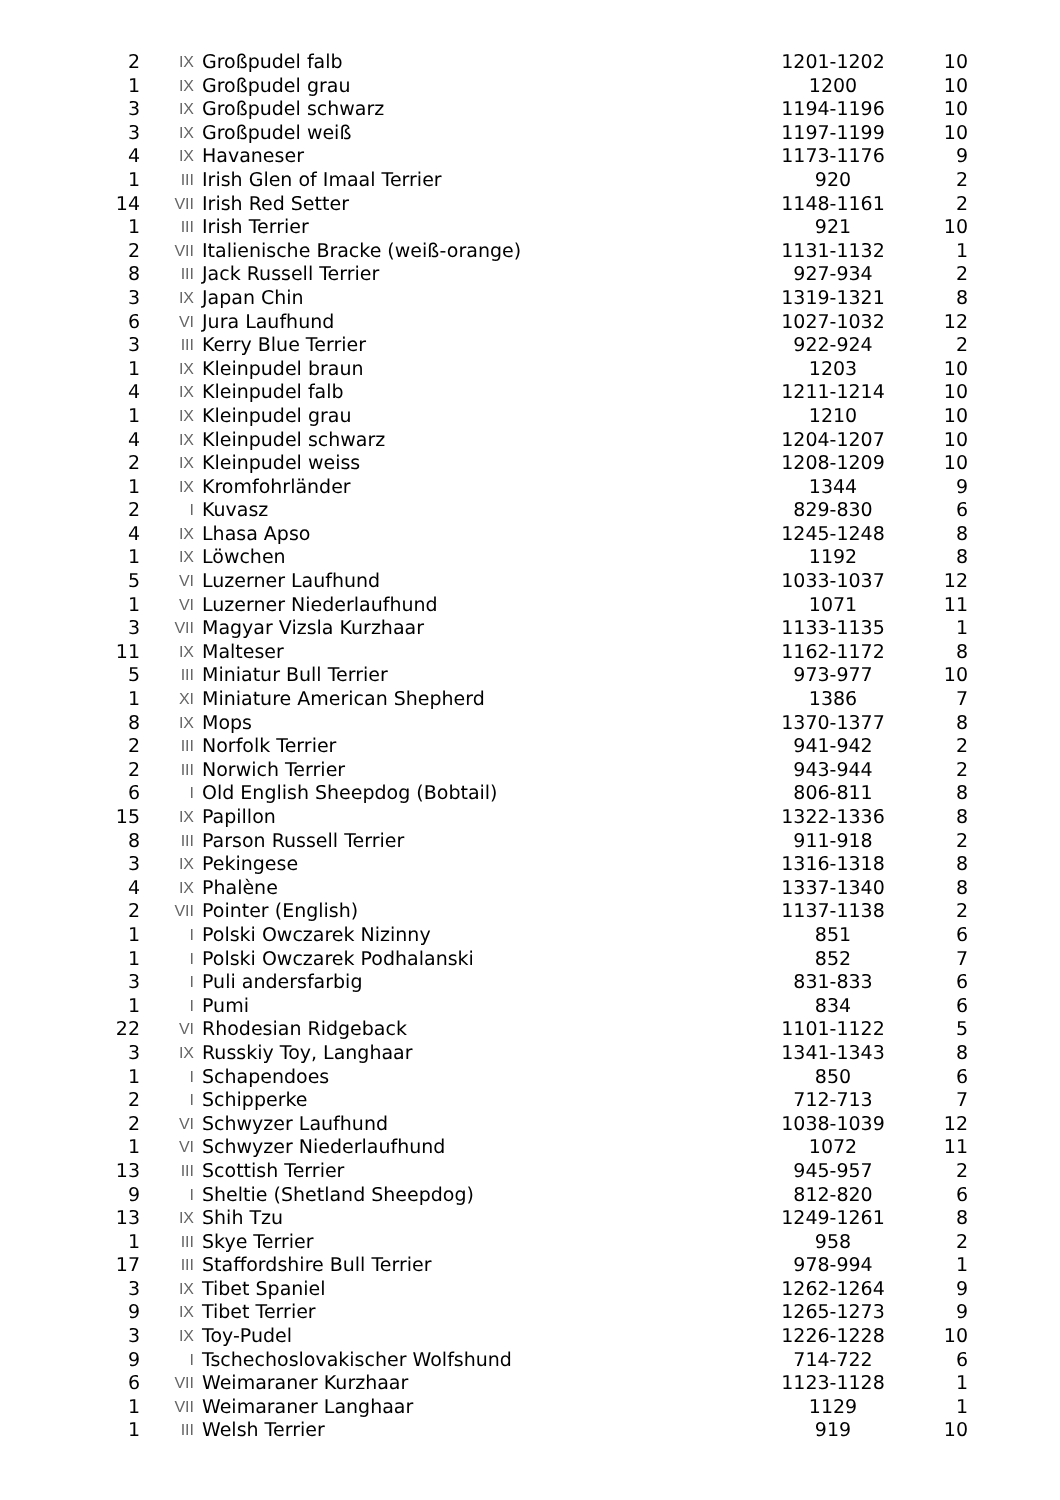| 2 | IX | Großpudel falb | 1201-1202 | 10 |
| 1 | IX | Großpudel grau | 1200 | 10 |
| 3 | IX | Großpudel schwarz | 1194-1196 | 10 |
| 3 | IX | Großpudel weiß | 1197-1199 | 10 |
| 4 | IX | Havaneser | 1173-1176 | 9 |
| 1 | III | Irish Glen of Imaal Terrier | 920 | 2 |
| 14 | VII | Irish Red Setter | 1148-1161 | 2 |
| 1 | III | Irish Terrier | 921 | 10 |
| 2 | VII | Italienische Bracke (weiß-orange) | 1131-1132 | 1 |
| 8 | III | Jack Russell Terrier | 927-934 | 2 |
| 3 | IX | Japan Chin | 1319-1321 | 8 |
| 6 | VI | Jura Laufhund | 1027-1032 | 12 |
| 3 | III | Kerry Blue Terrier | 922-924 | 2 |
| 1 | IX | Kleinpudel braun | 1203 | 10 |
| 4 | IX | Kleinpudel falb | 1211-1214 | 10 |
| 1 | IX | Kleinpudel grau | 1210 | 10 |
| 4 | IX | Kleinpudel schwarz | 1204-1207 | 10 |
| 2 | IX | Kleinpudel weiss | 1208-1209 | 10 |
| 1 | IX | Kromfohrländer | 1344 | 9 |
| 2 | I | Kuvasz | 829-830 | 6 |
| 4 | IX | Lhasa Apso | 1245-1248 | 8 |
| 1 | IX | Löwchen | 1192 | 8 |
| 5 | VI | Luzerner Laufhund | 1033-1037 | 12 |
| 1 | VI | Luzerner Niederlaufhund | 1071 | 11 |
| 3 | VII | Magyar Vizsla Kurzhaar | 1133-1135 | 1 |
| 11 | IX | Malteser | 1162-1172 | 8 |
| 5 | III | Miniatur Bull Terrier | 973-977 | 10 |
| 1 | XI | Miniature American Shepherd | 1386 | 7 |
| 8 | IX | Mops | 1370-1377 | 8 |
| 2 | III | Norfolk Terrier | 941-942 | 2 |
| 2 | III | Norwich Terrier | 943-944 | 2 |
| 6 | I | Old English Sheepdog (Bobtail) | 806-811 | 8 |
| 15 | IX | Papillon | 1322-1336 | 8 |
| 8 | III | Parson Russell Terrier | 911-918 | 2 |
| 3 | IX | Pekingese | 1316-1318 | 8 |
| 4 | IX | Phalène | 1337-1340 | 8 |
| 2 | VII | Pointer (English) | 1137-1138 | 2 |
| 1 | I | Polski Owczarek Nizinny | 851 | 6 |
| 1 | I | Polski Owczarek Podhalanski | 852 | 7 |
| 3 | I | Puli andersfarbig | 831-833 | 6 |
| 1 | I | Pumi | 834 | 6 |
| 22 | VI | Rhodesian Ridgeback | 1101-1122 | 5 |
| 3 | IX | Russkiy Toy, Langhaar | 1341-1343 | 8 |
| 1 | I | Schapendoes | 850 | 6 |
| 2 | I | Schipperke | 712-713 | 7 |
| 2 | VI | Schwyzer Laufhund | 1038-1039 | 12 |
| 1 | VI | Schwyzer Niederlaufhund | 1072 | 11 |
| 13 | III | Scottish Terrier | 945-957 | 2 |
| 9 | I | Sheltie (Shetland Sheepdog) | 812-820 | 6 |
| 13 | IX | Shih Tzu | 1249-1261 | 8 |
| 1 | III | Skye Terrier | 958 | 2 |
| 17 | III | Staffordshire Bull Terrier | 978-994 | 1 |
| 3 | IX | Tibet Spaniel | 1262-1264 | 9 |
| 9 | IX | Tibet Terrier | 1265-1273 | 9 |
| 3 | IX | Toy-Pudel | 1226-1228 | 10 |
| 9 | I | Tschechoslovakischer Wolfshund | 714-722 | 6 |
| 6 | VII | Weimaraner Kurzhaar | 1123-1128 | 1 |
| 1 | VII | Weimaraner Langhaar | 1129 | 1 |
| 1 | III | Welsh Terrier | 919 | 10 |